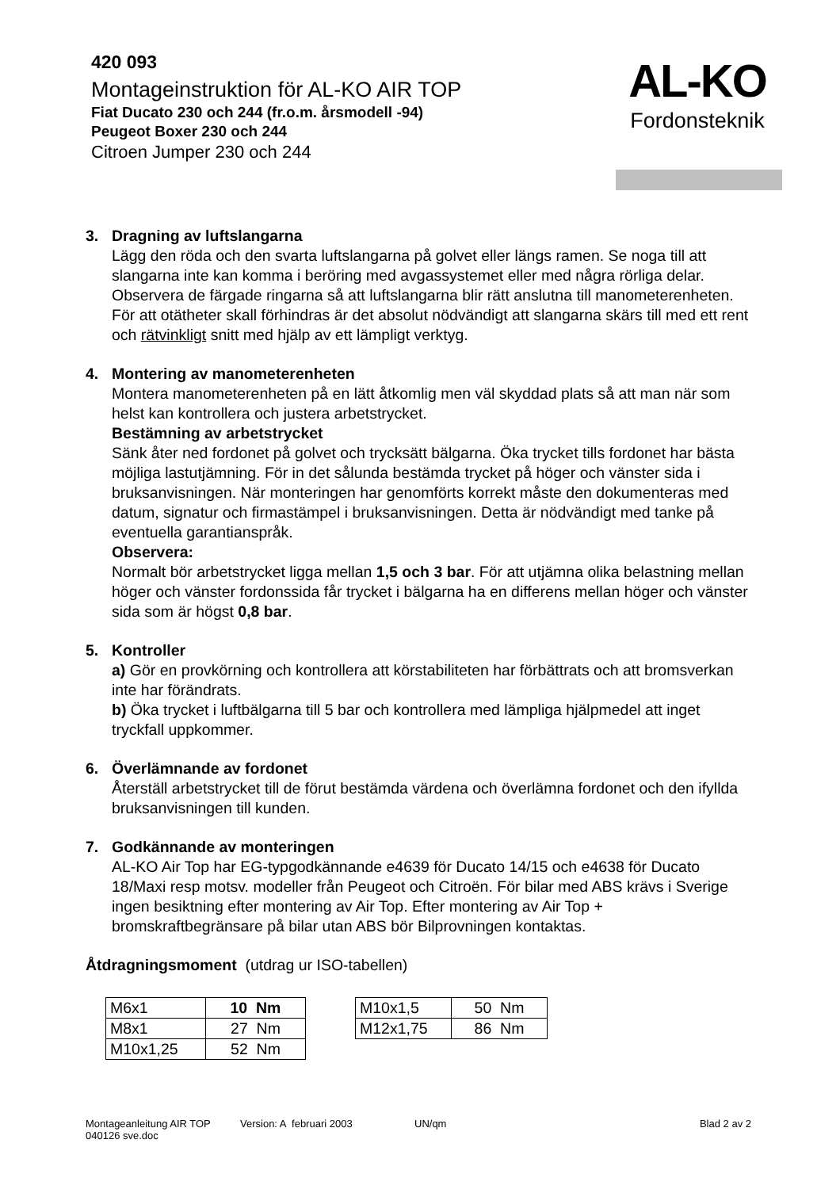420 093
Montageinstruktion för AL-KO AIR TOP
Fiat Ducato 230 och 244 (fr.o.m. årsmodell -94)
Peugeot Boxer 230 och 244
Citroen Jumper 230 och 244
AL-KO
Fordonsteknik
3. Dragning av luftslangarna
Lägg den röda och den svarta luftslangarna på golvet eller längs ramen. Se noga till att slangarna inte kan komma i beröring med avgassystemet eller med några rörliga delar.
Observera de färgade ringarna så att luftslangarna blir rätt anslutna till manometerenheten.
För att otätheter skall förhindras är det absolut nödvändigt att slangarna skärs till med ett rent och rätvinkligt snitt med hjälp av ett lämpligt verktyg.
4. Montering av manometerenheten
Montera manometerenheten på en lätt åtkomlig men väl skyddad plats så att man när som helst kan kontrollera och justera arbetstrycket.
Bestämning av arbetstrycket
Sänk åter ned fordonet på golvet och trycksätt bälgarna. Öka trycket tills fordonet har bästa möjliga lastutjämning. För in det sålunda bestämda trycket på höger och vänster sida i bruksanvisningen. När monteringen har genomförts korrekt måste den dokumenteras med datum, signatur och firmastämpel i bruksanvisningen. Detta är nödvändigt med tanke på eventuella garantianspråk.
Observera:
Normalt bör arbetstrycket ligga mellan 1,5 och 3 bar. För att utjämna olika belastning mellan höger och vänster fordonssida får trycket i bälgarna ha en differens mellan höger och vänster sida som är högst 0,8 bar.
5. Kontroller
a) Gör en provkörning och kontrollera att körstabiliteten har förbättrats och att bromsverkan inte har förändrats.
b) Öka trycket i luftbälgarna till 5 bar och kontrollera med lämpliga hjälpmedel att inget tryckfall uppkommer.
6. Överlämnande av fordonet
Återställ arbetstrycket till de förut bestämda värdena och överlämna fordonet och den ifyllda bruksanvisningen till kunden.
7. Godkännande av monteringen
AL-KO Air Top har EG-typgodkännande e4639 för Ducato 14/15 och e4638 för Ducato 18/Maxi resp motsv. modeller från Peugeot och Citroën. För bilar med ABS krävs i Sverige ingen besiktning efter montering av Air Top. Efter montering av Air Top + bromskraftbegränsare på bilar utan ABS bör Bilprovningen kontaktas.
Åtdragningsmoment (utdrag ur ISO-tabellen)
| M6x1 | 10 Nm |
| M8x1 | 27 Nm |
| M10x1,25 | 52 Nm |
| M10x1,5 | 50 Nm |
| M12x1,75 | 86 Nm |
Montageanleitung AIR TOP Version: A februari 2003 UN/qm Blad 2 av 2
040126 sve.doc